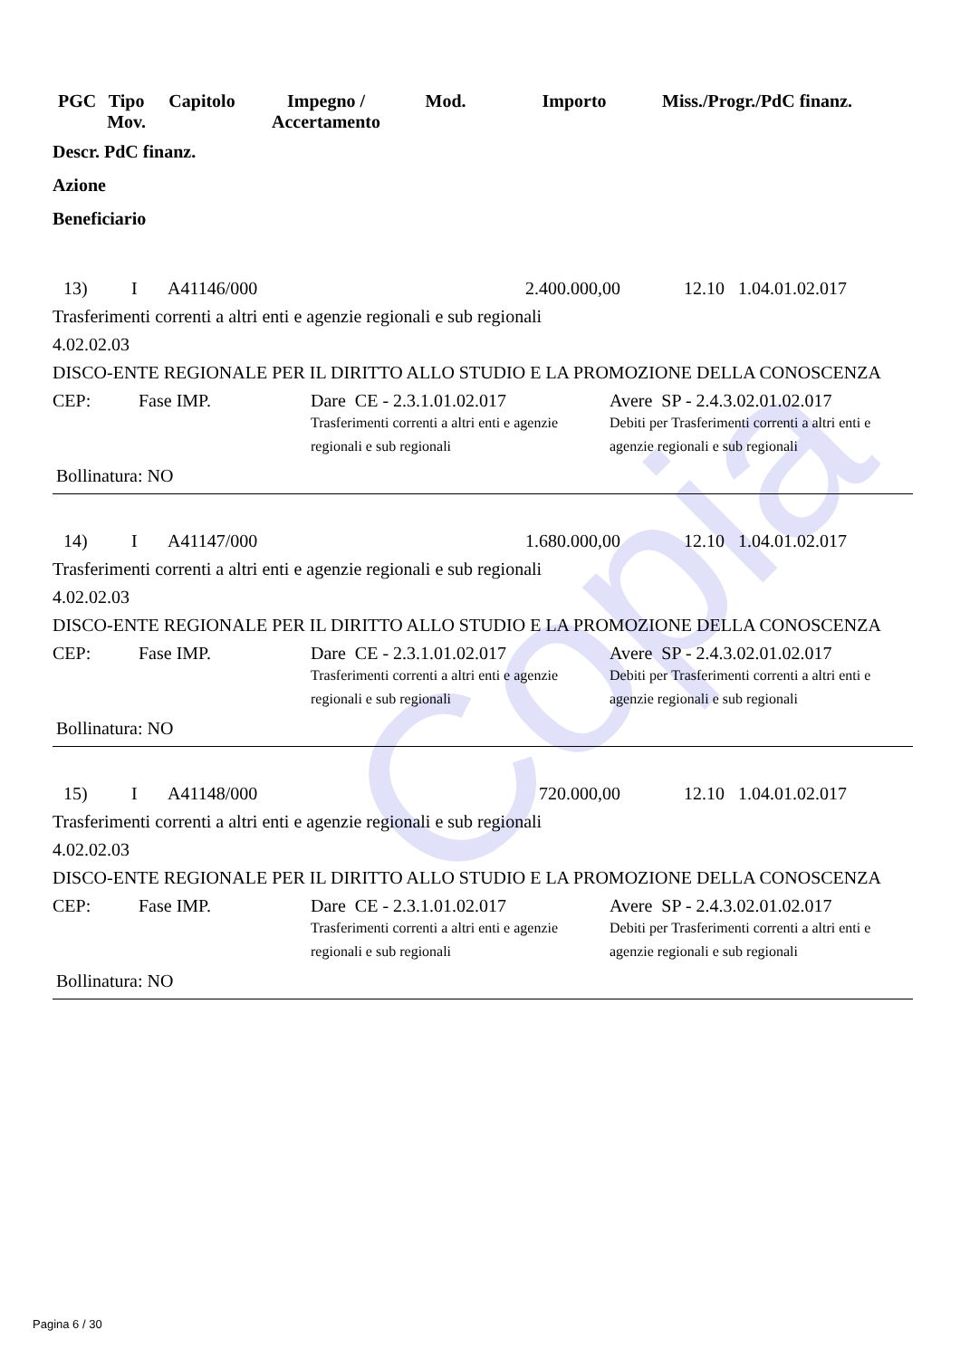Copia
| PGC | Tipo Mov. | Capitolo | Impegno / Accertamento | Mod. | Importo | Miss./Progr./PdC finanz. |
Descr. PdC finanz.
Azione
Beneficiario
13) I A41146/000 2.400.000,00 12.10 1.04.01.02.017
Trasferimenti correnti a altri enti e agenzie regionali e sub regionali
4.02.02.03
DISCO-ENTE REGIONALE PER IL DIRITTO ALLO STUDIO E LA PROMOZIONE DELLA CONOSCENZA
CEP: Fase IMP. Dare CE - 2.3.1.01.02.017
Trasferimenti correnti a altri enti e agenzie regionali e sub regionali
Avere SP - 2.4.3.02.01.02.017
Debiti per Trasferimenti correnti a altri enti e agenzie regionali e sub regionali
Bollinatura: NO
14) I A41147/000 1.680.000,00 12.10 1.04.01.02.017
Trasferimenti correnti a altri enti e agenzie regionali e sub regionali
4.02.02.03
DISCO-ENTE REGIONALE PER IL DIRITTO ALLO STUDIO E LA PROMOZIONE DELLA CONOSCENZA
CEP: Fase IMP. Dare CE - 2.3.1.01.02.017
Trasferimenti correnti a altri enti e agenzie regionali e sub regionali
Avere SP - 2.4.3.02.01.02.017
Debiti per Trasferimenti correnti a altri enti e agenzie regionali e sub regionali
Bollinatura: NO
15) I A41148/000 720.000,00 12.10 1.04.01.02.017
Trasferimenti correnti a altri enti e agenzie regionali e sub regionali
4.02.02.03
DISCO-ENTE REGIONALE PER IL DIRITTO ALLO STUDIO E LA PROMOZIONE DELLA CONOSCENZA
CEP: Fase IMP. Dare CE - 2.3.1.01.02.017
Trasferimenti correnti a altri enti e agenzie regionali e sub regionali
Avere SP - 2.4.3.02.01.02.017
Debiti per Trasferimenti correnti a altri enti e agenzie regionali e sub regionali
Bollinatura: NO
Pagina 6 / 30